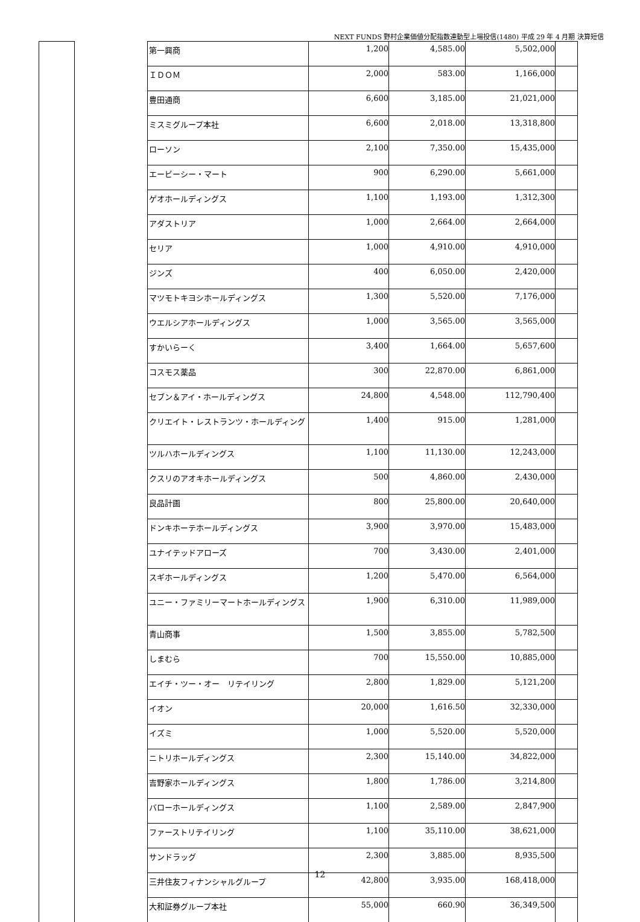NEXT FUNDS 野村企業価値分配指数連動型上場投信(1480) 平成 29 年 4 月期 決算短信
| | | 第一興商 | 1,200 | 4,585.00 | 5,502,000 | |
| | | ＩＤＯＭ | 2,000 | 583.00 | 1,166,000 | |
| | | 豊田通商 | 6,600 | 3,185.00 | 21,021,000 | |
| | | ミスミグループ本社 | 6,600 | 2,018.00 | 13,318,800 | |
| | | ローソン | 2,100 | 7,350.00 | 15,435,000 | |
| | | エービーシー・マート | 900 | 6,290.00 | 5,661,000 | |
| | | ゲオホールディングス | 1,100 | 1,193.00 | 1,312,300 | |
| | | アダストリア | 1,000 | 2,664.00 | 2,664,000 | |
| | | セリア | 1,000 | 4,910.00 | 4,910,000 | |
| | | ジンズ | 400 | 6,050.00 | 2,420,000 | |
| | | マツモトキヨシホールディングス | 1,300 | 5,520.00 | 7,176,000 | |
| | | ウエルシアホールディングス | 1,000 | 3,565.00 | 3,565,000 | |
| | | すかいらーく | 3,400 | 1,664.00 | 5,657,600 | |
| | | コスモス薬品 | 300 | 22,870.00 | 6,861,000 | |
| | | セブン＆アイ・ホールディングス | 24,800 | 4,548.00 | 112,790,400 | |
| | | クリエイト・レストランツ・ホールディング | 1,400 | 915.00 | 1,281,000 | |
| | | ツルハホールディングス | 1,100 | 11,130.00 | 12,243,000 | |
| | | クスリのアオキホールディングス | 500 | 4,860.00 | 2,430,000 | |
| | | 良品計画 | 800 | 25,800.00 | 20,640,000 | |
| | | ドンキホーテホールディングス | 3,900 | 3,970.00 | 15,483,000 | |
| | | ユナイテッドアローズ | 700 | 3,430.00 | 2,401,000 | |
| | | スギホールディングス | 1,200 | 5,470.00 | 6,564,000 | |
| | | ユニー・ファミリーマートホールディングス | 1,900 | 6,310.00 | 11,989,000 | |
| | | 青山商事 | 1,500 | 3,855.00 | 5,782,500 | |
| | | しまむら | 700 | 15,550.00 | 10,885,000 | |
| | | エイチ・ツー・オー リテイリング | 2,800 | 1,829.00 | 5,121,200 | |
| | | イオン | 20,000 | 1,616.50 | 32,330,000 | |
| | | イズミ | 1,000 | 5,520.00 | 5,520,000 | |
| | | ニトリホールディングス | 2,300 | 15,140.00 | 34,822,000 | |
| | | 吉野家ホールディングス | 1,800 | 1,786.00 | 3,214,800 | |
| | | バローホールディングス | 1,100 | 2,589.00 | 2,847,900 | |
| | | ファーストリテイリング | 1,100 | 35,110.00 | 38,621,000 | |
| | | サンドラッグ | 2,300 | 3,885.00 | 8,935,500 | |
| | | 三井住友フィナンシャルグループ | 42,800 | 3,935.00 | 168,418,000 | |
| | | 大和証券グループ本社 | 55,000 | 660.90 | 36,349,500 | |
12